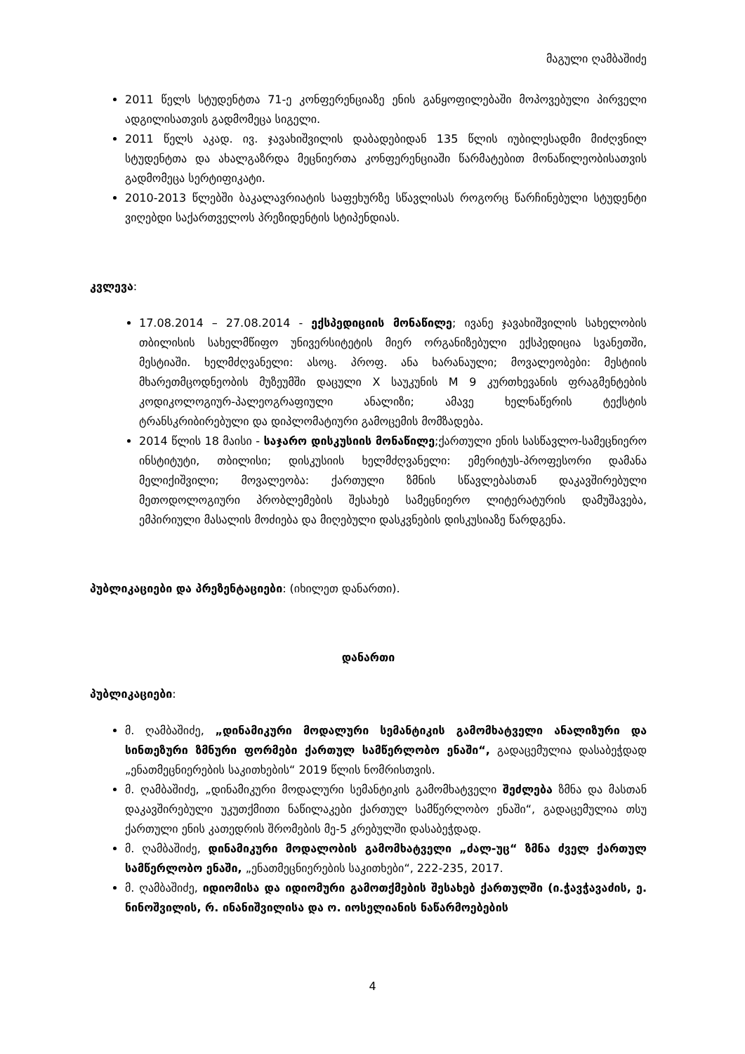მაგული ღამბაშიძე
2011 წელს სტუდენტთა 71-ე კონფერენციაზე ენის განყოფილებაში მოპოვებული პირველი ადგილისათვის გადმომეცა სიგელი.
2011 წელს აკად. ივ. ჯავახიშვილის დაბადებიდან 135 წლის იუბილესადმი მიძღვნილ სტუდენტთა და ახალგაზრდა მეცნიერთა კონფერენციაში წარმატებით მონაწილეობისათვის გადმომეცა სერტიფიკატი.
2010-2013 წლებში ბაკალავრიატის საფეხურზე სწავლისას როგორც წარჩინებული სტუდენტი ვიღებდი საქართველოს პრეზიდენტის სტიპენდიას.
კვლევა:
17.08.2014 – 27.08.2014 - ექსპედიციის მონაწილე; ივანე ჯავახიშვილის სახელობის თბილისის სახელმწიფო უნივერსიტეტის მიერ ორგანიზებული ექსპედიცია სვანეთში, მესტიაში. ხელმძღვანელი: ასოც. პროფ. ანა ხარანაული; მოვალეობები: მესტიის მხარეთმცოდნეობის მუზეუმში დაცული X საუკუნის M 9 კურთხევანის ფრაგმენტების კოდიკოლოგიურ-პალეოგრაფიული ანალიზი; ამავე ხელნაწერის ტექსტის ტრანსკრიბირებული და დიპლომატიური გამოცემის მომზადება.
2014 წლის 18 მაისი - საჯარო დისკუსიის მონაწილე;ქართული ენის სასწავლო-სამეცნიერო ინსტიტუტი, თბილისი; დისკუსიის ხელმძღვანელი: ემერიტუს-პროფესორი დამანა მელიქიშვილი; მოვალეობა: ქართული ზმნის სწავლებასთან დაკავშირებული მეთოდოლოგიური პრობლემების შესახებ სამეცნიერო ლიტერატურის დამუშავება, ემპირიული მასალის მოძიება და მიღებული დასკვნების დისკუსიაზე წარდგენა.
პუბლიკაციები და პრეზენტაციები: (იხილეთ დანართი).
დანართი
პუბლიკაციები:
მ. ღამბაშიძე, „დინამიკური მოდალური სემანტიკის გამომხატველი ანალიზური და სინთეზური ზმნური ფორმები ქართულ სამწერლობო ენაში“, გადაცემულია დასაბეჭდად „ენათმეცნიერების საკითხების“ 2019 წლის ნომრისთვის.
მ. ღამბაშიძე, „დინამიკური მოდალური სემანტიკის გამომხატველი შეძლება ზმნა და მასთან დაკავშირებული უკუთქმითი ნაწილაკები ქართულ სამწერლობო ენაში“, გადაცემულია თსუ ქართული ენის კათედრის შრომების მე-5 კრებულში დასაბეჭდად.
მ. ღამბაშიძე, დინამიკური მოდალობის გამომხატველი „ძალ-უც“ ზმნა ძველ ქართულ სამწერლობო ენაში, „ენათმეცნიერების საკითხები“, 222-235, 2017.
მ. ღამბაშიძე, იდიომისა და იდიომური გამოთქმების შესახებ ქართულში (ი.ჭავჭავაძის, ე. ნინოშვილის, რ. ინანიშვილისა და ო. იოსელიანის ნაწარმოებების
4